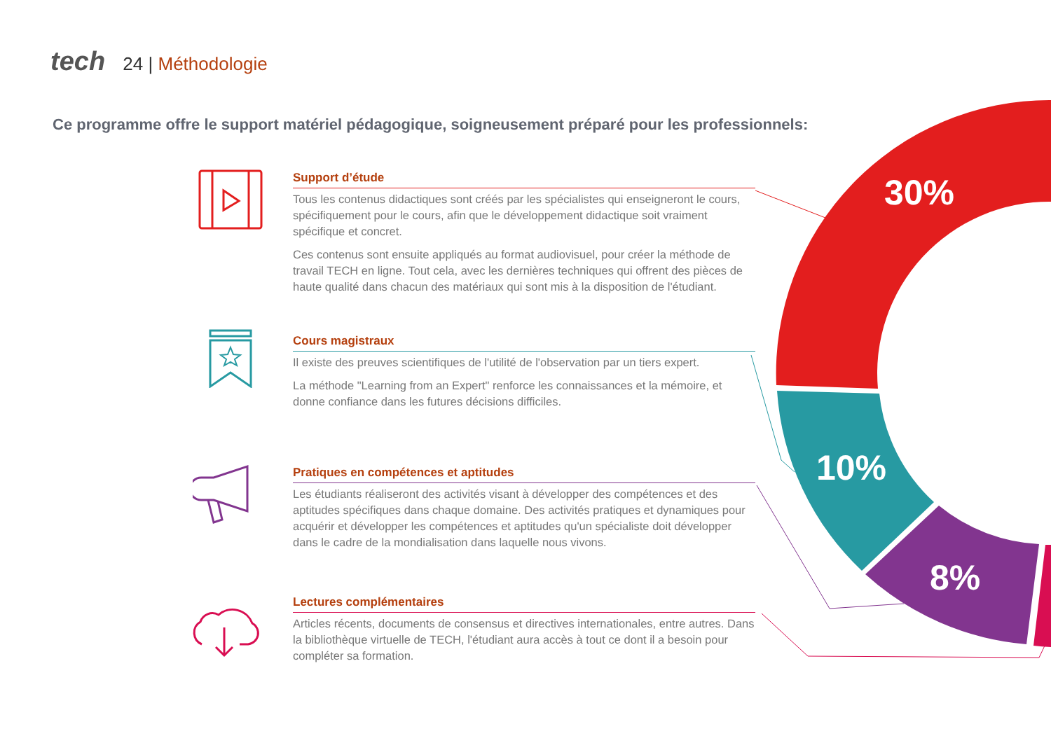tech 24 | Méthodologie
Ce programme offre le support matériel pédagogique, soigneusement préparé pour les professionnels:
30%
10%
8%
Support d’étude
Tous les contenus didactiques sont créés par les spécialistes qui enseigneront le cours, spécifiquement pour le cours, afin que le développement didactique soit vraiment spécifique et concret.
Ces contenus sont ensuite appliqués au format audiovisuel, pour créer la méthode de travail TECH en ligne. Tout cela, avec les dernières techniques qui offrent des pièces de haute qualité dans chacun des matériaux qui sont mis à la disposition de l'étudiant.
Cours magistraux
Il existe des preuves scientifiques de l'utilité de l'observation par un tiers expert.
La méthode "Learning from an Expert" renforce les connaissances et la mémoire, et donne confiance dans les futures décisions difficiles.
Pratiques en compétences et aptitudes
Les étudiants réaliseront des activités visant à développer des compétences et des aptitudes spécifiques dans chaque domaine. Des activités pratiques et dynamiques pour acquérir et développer les compétences et aptitudes qu'un spécialiste doit développer dans le cadre de la mondialisation dans laquelle nous vivons.
Lectures complémentaires
Articles récents, documents de consensus et directives internationales, entre autres. Dans la bibliothèque virtuelle de TECH, l'étudiant aura accès à tout ce dont il a besoin pour compléter sa formation.